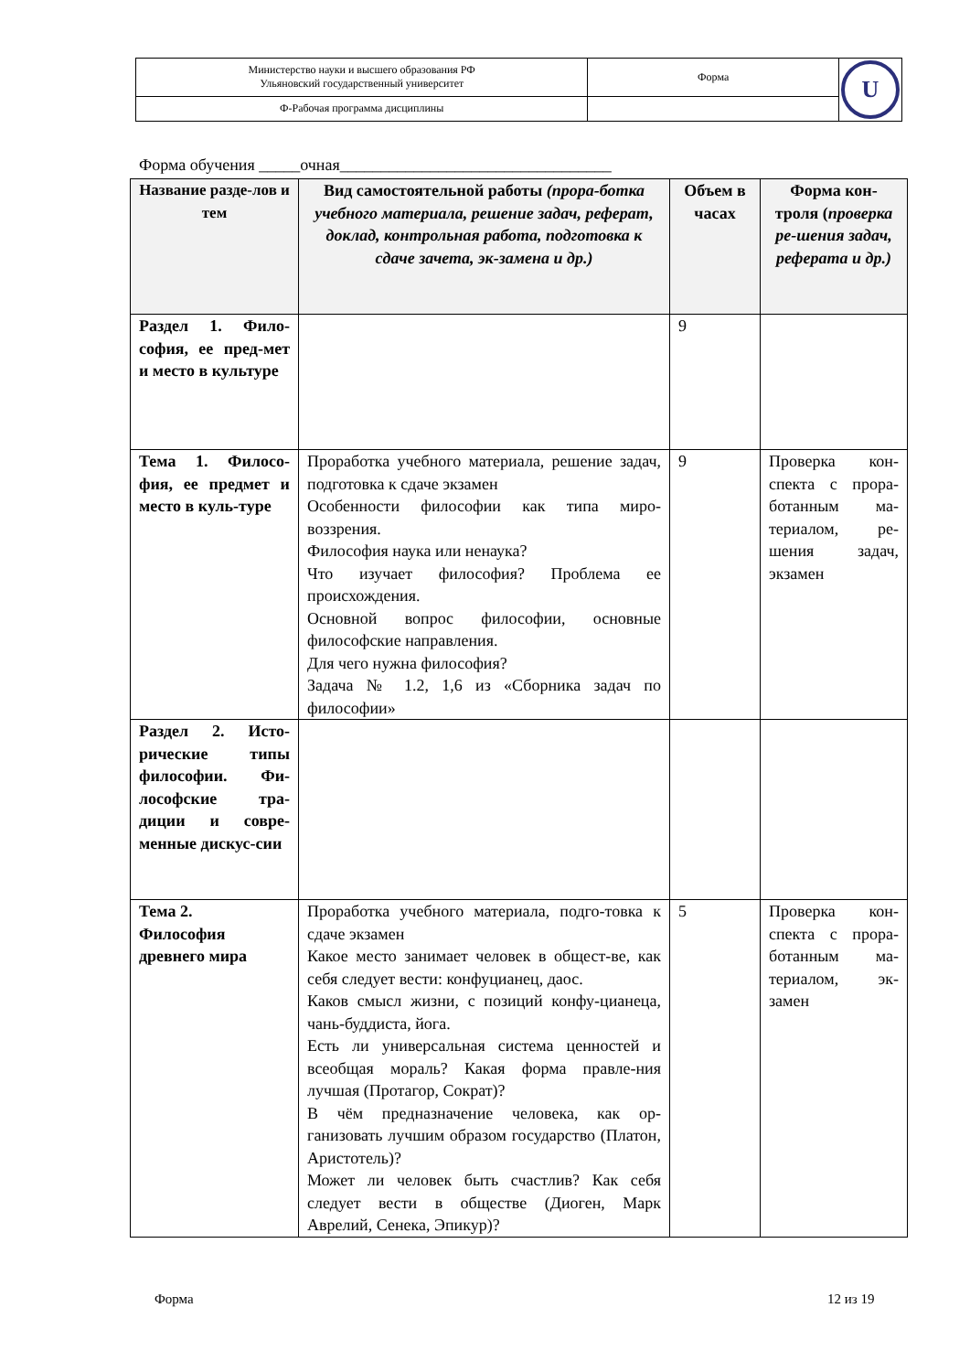| Министерство науки и высшего образования РФ Ульяновский государственный университет | Форма | U |
| Ф-Рабочая программа дисциплины | | |
Форма обучения _____очная_________________________________
| Название разде-лов и тем | Вид самостоятельной работы (прора-ботка учебного материала, решение задач, реферат, доклад, контрольная работа, подготовка к сдаче зачета, эк-замена и др.) | Объем в часах | Форма кон-троля ( проверка ре-шения задач, реферата и др.) |
| --- | --- | --- | --- |
| Раздел 1. Фило-софия, ее пред-мет и место в культуре | | 9 | |
| Тема 1. Филосо-фия, ее предмет и место в куль-туре | Проработка учебного материала, решение задач, подготовка к сдаче экзамен Особенности философии как типа миро-воззрения. Философия наука или ненаука? Что изучает философия? Проблема ее происхождения. Основной вопрос философии, основные философские направления. Для чего нужна философия? Задача № 1.2, 1,6 из «Сборника задач по философии» | 9 | Проверка кон-спекта с прора-ботанным ма-териалом, ре-шения задач, экзамен |
| Раздел 2. Исто-рические типы философии. Фи-лософские тра-диции и совре-менные дискус-сии | | | |
| Тема 2. Философия древнего мира | Проработка учебного материала, подго-товка к сдаче экзамен Какое место занимает человек в общест-ве, как себя следует вести: конфуцианец, даос. Каков смысл жизни, с позиций конфу-цианеца, чань-буддиста, йога. Есть ли универсальная система ценностей и всеобщая мораль? Какая форма правле-ния лучшая (Протагор, Сократ)? В чём предназначение человека, как ор-ганизовать лучшим образом государство (Платон, Аристотель)? Может ли человек быть счастлив? Как себя следует вести в обществе (Диоген, Марк Аврелий, Сенека, Эпикур)? | 5 | Проверка кон-спекта с прора-ботанным ма-териалом, эк-замен |
Форма 12 из 19